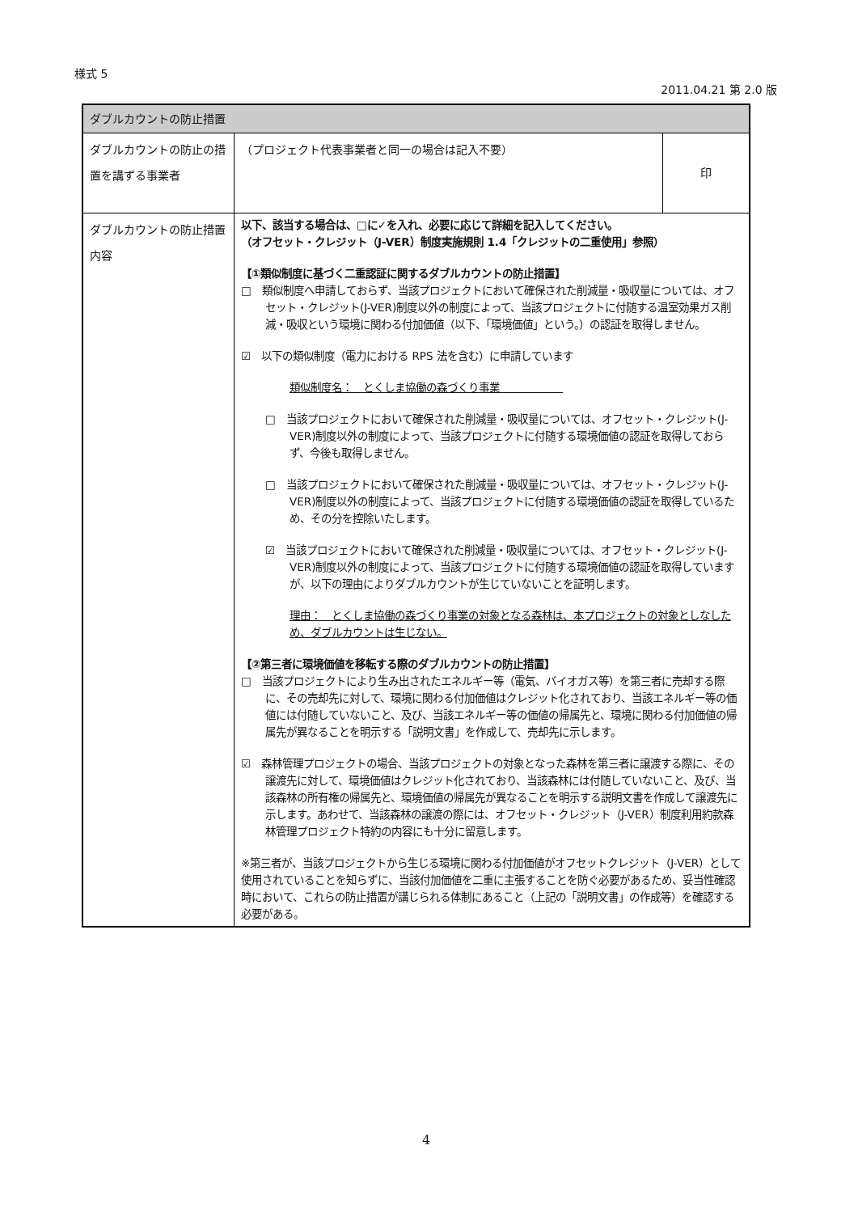様式 5
2011.04.21 第 2.0 版
| ダブルカウントの防止措置 | | |
| --- | --- | --- |
| ダブルカウントの防止の措置を講ずる事業者 | （プロジェクト代表事業者と同一の場合は記入不要） | 印 |
| ダブルカウントの防止措置内容 | 以下、該当する場合は、□に✓を入れ、必要に応じて詳細を記入してください。 （オフセット・クレジット（J-VER）制度実施規則 1.4「クレジットの二重使用」参照） 【①類似制度に基づく二重認証に関するダブルカウントの防止措置】 □ 類似制度へ申請しておらず、当該プロジェクトにおいて確保された削減量・吸収量については、オフセット・クレジット(J-VER)制度以外の制度によって、当該プロジェクトに付随する温室効果ガス削減・吸収という環境に関わる付加価値（以下、「環境価値」という。）の認証を取得しません。 ☑ 以下の類似制度（電力における RPS 法を含む）に申請しています 類似制度名： とくしま協働の森づくり事業 □ 当該プロジェクトにおいて確保された削減量・吸収量については、オフセット・クレジット(J-VER)制度以外の制度によって、当該プロジェクトに付随する環境価値の認証を取得しておらず、今後も取得しません。 □ 当該プロジェクトにおいて確保された削減量・吸収量については、オフセット・クレジット(J-VER)制度以外の制度によって、当該プロジェクトに付随する環境価値の認証を取得しているため、その分を控除いたします。 ☑ 当該プロジェクトにおいて確保された削減量・吸収量については、オフセット・クレジット(J-VER)制度以外の制度によって、当該プロジェクトに付随する環境価値の認証を取得していますが、以下の理由によりダブルカウントが生じていないことを証明します。 理由： とくしま協働の森づくり事業の対象となる森林は、本プロジェクトの対象としなしため、ダブルカウントは生じない。 【②第三者に環境価値を移転する際のダブルカウントの防止措置】 □ 当該プロジェクトにより生み出されたエネルギー等（電気、バイオガス等）を第三者に売却する際に、その売却先に対して、環境に関わる付加価値はクレジット化されており、当該エネルギー等の価値には付随していないこと、及び、当該エネルギー等の価値の帰属先と、環境に関わる付加価値の帰属先が異なることを明示する「説明文書」を作成して、売却先に示します。 ☑ 森林管理プロジェクトの場合、当該プロジェクトの対象となった森林を第三者に譲渡する際に、その譲渡先に対して、環境価値はクレジット化されており、当該森林には付随していないこと、及び、当該森林の所有権の帰属先と、環境価値の帰属先が異なることを明示する説明文書を作成して譲渡先に示します。あわせて、当該森林の譲渡の際には、オフセット・クレジット（J-VER）制度利用約款森林管理プロジェクト特約の内容にも十分に留意します。 ※第三者が、当該プロジェクトから生じる環境に関わる付加価値がオフセットクレジット（J-VER）として使用されていることを知らずに、当該付加価値を二重に主張することを防ぐ必要があるため、妥当性確認時において、これらの防止措置が講じられる体制にあること（上記の「説明文書」の作成等）を確認する必要がある。 | |
4